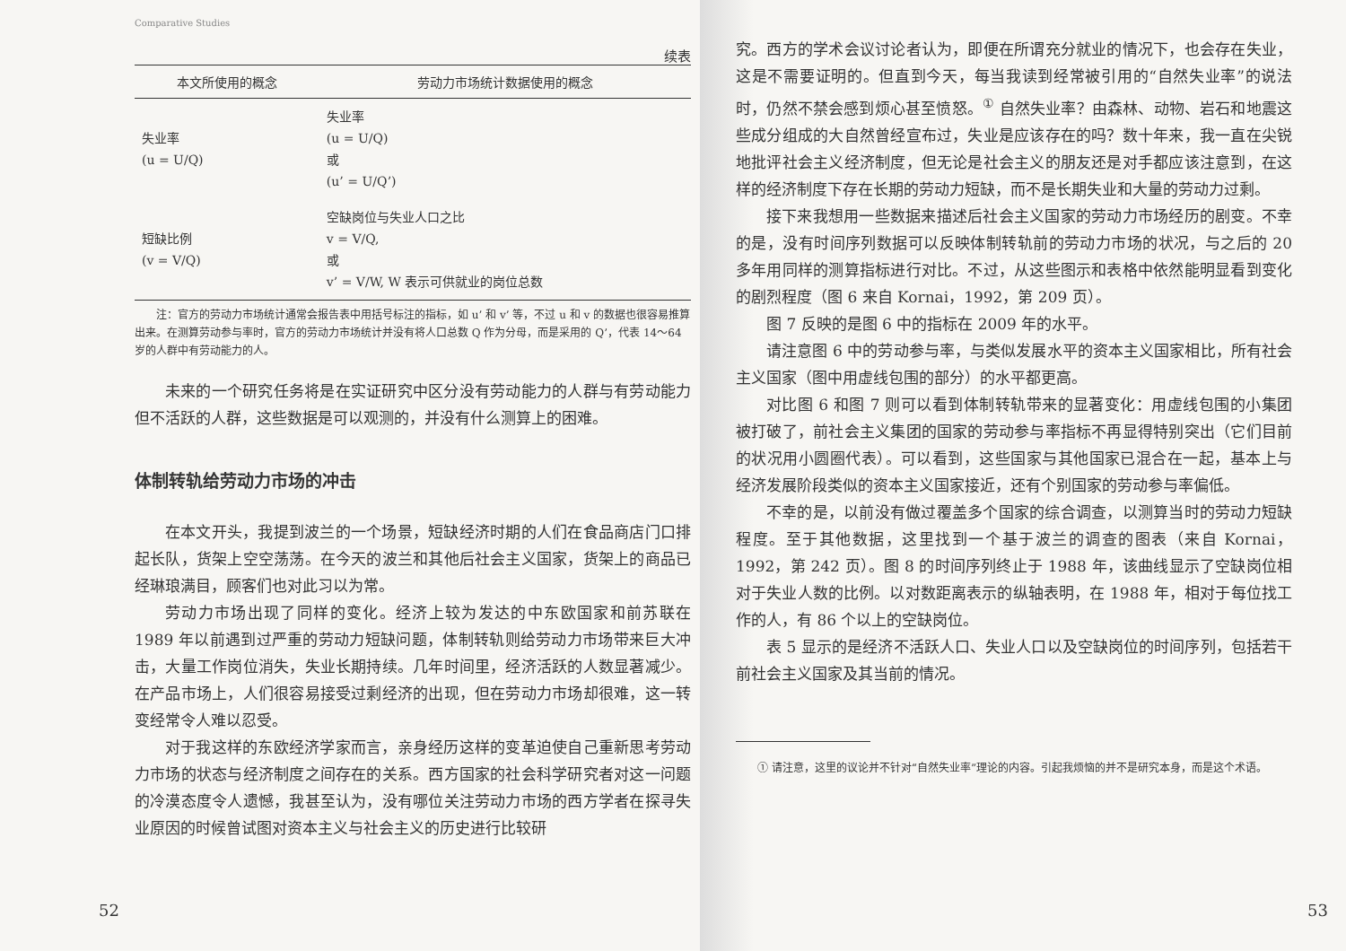Comparative Studies
续表
| 本文所使用的概念 | 劳动力市场统计数据使用的概念 |
| --- | --- |
| 失业率 (u = U/Q) | 失业率 (u = U/Q) 或 (u’ = U/Q’) |
| 短缺比例 (v = V/Q) | 空缺岗位与失业人口之比 v = V/Q, 或 v’ = V/W, W 表示可供就业的岗位总数 |
　　注：官方的劳动力市场统计通常会报告表中用括号标注的指标，如 u’ 和 v’ 等，不过 u 和 v 的数据也很容易推算出来。在测算劳动参与率时，官方的劳动力市场统计并没有将人口总数 Q 作为分母，而是采用的 Q’，代表 14～64 岁的人群中有劳动能力的人。
未来的一个研究任务将是在实证研究中区分没有劳动能力的人群与有劳动能力但不活跃的人群，这些数据是可以观测的，并没有什么测算上的困难。
体制转轨给劳动力市场的冲击
在本文开头，我提到波兰的一个场景，短缺经济时期的人们在食品商店门口排起长队，货架上空空荡荡。在今天的波兰和其他后社会主义国家，货架上的商品已经琳琅满目，顾客们也对此习以为常。
劳动力市场出现了同样的变化。经济上较为发达的中东欧国家和前苏联在 1989 年以前遇到过严重的劳动力短缺问题，体制转轨则给劳动力市场带来巨大冲击，大量工作岗位消失，失业长期持续。几年时间里，经济活跃的人数显著减少。在产品市场上，人们很容易接受过剩经济的出现，但在劳动力市场却很难，这一转变经常令人难以忍受。
对于我这样的东欧经济学家而言，亲身经历这样的变革迫使自己重新思考劳动力市场的状态与经济制度之间存在的关系。西方国家的社会科学研究者对这一问题的冷漠态度令人遗憾，我甚至认为，没有哪位关注劳动力市场的西方学者在探寻失业原因的时候曾试图对资本主义与社会主义的历史进行比较研
52
究。西方的学术会议讨论者认为，即便在所谓充分就业的情况下，也会存在失业，这是不需要证明的。但直到今天，每当我读到经常被引用的“自然失业率”的说法时，仍然不禁会感到烦心甚至愤怒。<sup>①</sup> 自然失业率？由森林、动物、岩石和地震这些成分组成的大自然曾经宣布过，失业是应该存在的吗？数十年来，我一直在尖锐地批评社会主义经济制度，但无论是社会主义的朋友还是对手都应该注意到，在这样的经济制度下存在长期的劳动力短缺，而不是长期失业和大量的劳动力过剩。
接下来我想用一些数据来描述后社会主义国家的劳动力市场经历的剧变。不幸的是，没有时间序列数据可以反映体制转轨前的劳动力市场的状况，与之后的 20 多年用同样的测算指标进行对比。不过，从这些图示和表格中依然能明显看到变化的剧烈程度（图 6 来自 Kornai，1992，第 209 页）。
图 7 反映的是图 6 中的指标在 2009 年的水平。
请注意图 6 中的劳动参与率，与类似发展水平的资本主义国家相比，所有社会主义国家（图中用虚线包围的部分）的水平都更高。
对比图 6 和图 7 则可以看到体制转轨带来的显著变化：用虚线包围的小集团被打破了，前社会主义集团的国家的劳动参与率指标不再显得特别突出（它们目前的状况用小圆圈代表）。可以看到，这些国家与其他国家已混合在一起，基本上与经济发展阶段类似的资本主义国家接近，还有个别国家的劳动参与率偏低。
不幸的是，以前没有做过覆盖多个国家的综合调查，以测算当时的劳动力短缺程度。至于其他数据，这里找到一个基于波兰的调查的图表（来自 Kornai，1992，第 242 页）。图 8 的时间序列终止于 1988 年，该曲线显示了空缺岗位相对于失业人数的比例。以对数距离表示的纵轴表明，在 1988 年，相对于每位找工作的人，有 86 个以上的空缺岗位。
表 5 显示的是经济不活跃人口、失业人口以及空缺岗位的时间序列，包括若干前社会主义国家及其当前的情况。
① 请注意，这里的议论并不针对“自然失业率”理论的内容。引起我烦恼的并不是研究本身，而是这个术语。
53